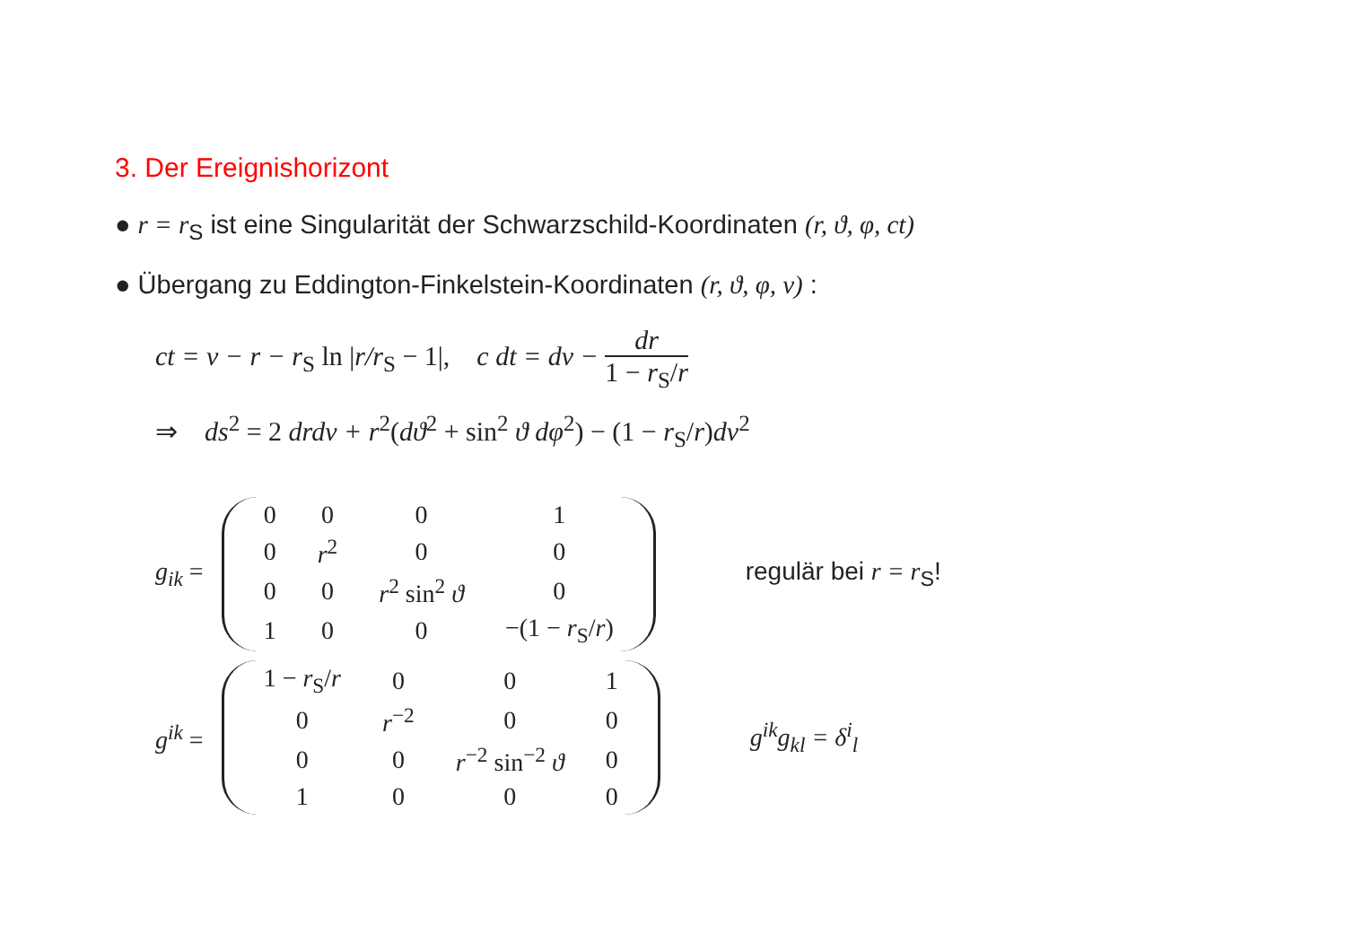3. Der Ereignishorizont
● r = r<sub>S</sub> ist eine Singularität der Schwarzschild-Koordinaten (r, ϑ, φ, ct)
● Übergang zu Eddington-Finkelstein-Koordinaten (r, ϑ, φ, v) :
ct = v − r − r<sub>S</sub> ln |r/r<sub>S</sub> − 1|, c dt = dv − dr 1 − r<sub>S</sub>/r
⇒ ds<sup>2</sup> = 2 drdv + r<sup>2</sup>(dϑ<sup>2</sup> + sin<sup>2</sup> ϑ dφ<sup>2</sup>) − (1 − r<sub>S</sub>/r)dv<sup>2</sup>
g<sub>ik</sub> =
| 0 | 0 | 0 | 1 |
| 0 | r<sup>2</sup> | 0 | 0 |
| 0 | 0 | r<sup>2</sup> sin<sup>2</sup> ϑ | 0 |
| 1 | 0 | 0 | −(1 − r<sub>S</sub>/ r ) |
regulär bei r = r<sub>S</sub>!
g<sup>ik</sup> =
| 1 − r<sub>S</sub>/ r | 0 | 0 | 1 |
| 0 | r<sup>−2</sup> | 0 | 0 |
| 0 | 0 | r<sup>−2</sup> sin<sup>−2</sup> ϑ | 0 |
| 1 | 0 | 0 | 0 |
g<sup>ik</sup>g<sub>kl</sub> = δ<sup>i</sup><sub>l</sub>